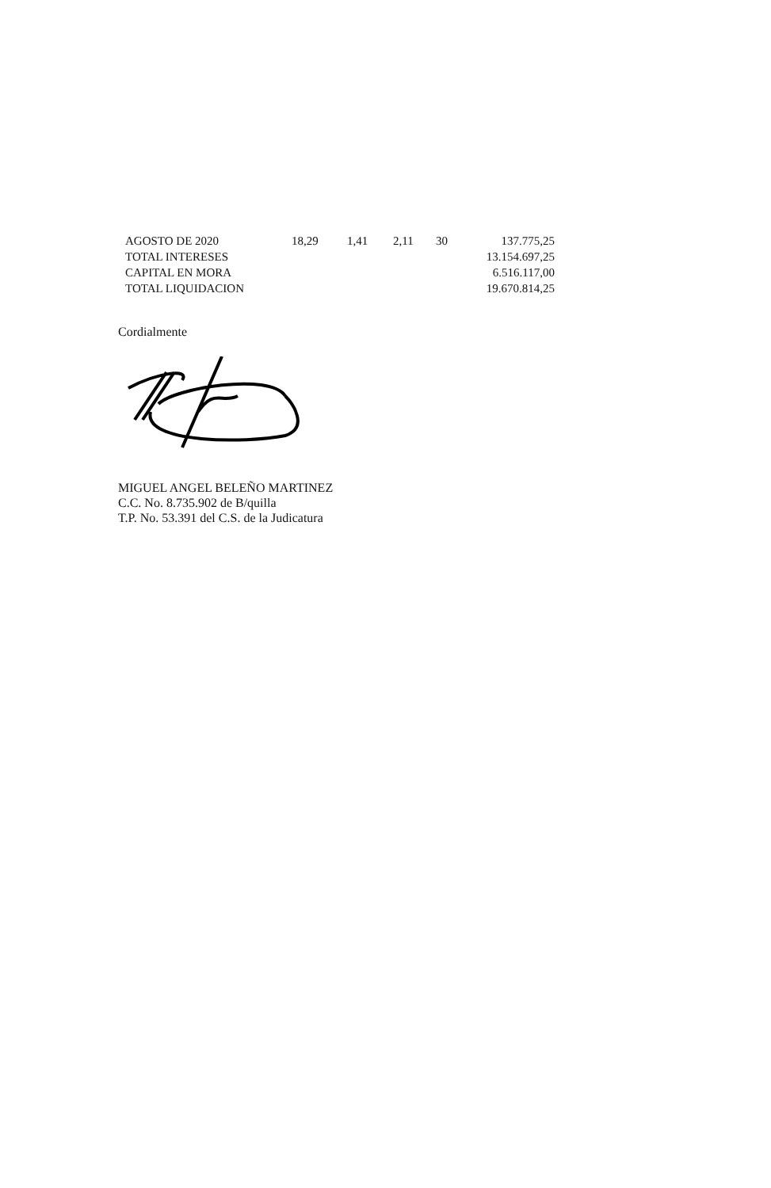| AGOSTO DE 2020 | 18,29 | 1,41 | 2,11 | 30 | 137.775,25 |
| TOTAL INTERESES | | | | | 13.154.697,25 |
| CAPITAL EN MORA | | | | | 6.516.117,00 |
| TOTAL LIQUIDACION | | | | | 19.670.814,25 |
Cordialmente
MIGUEL ANGEL BELEÑO MARTINEZ
C.C. No. 8.735.902 de B/quilla
T.P. No. 53.391 del C.S. de la Judicatura